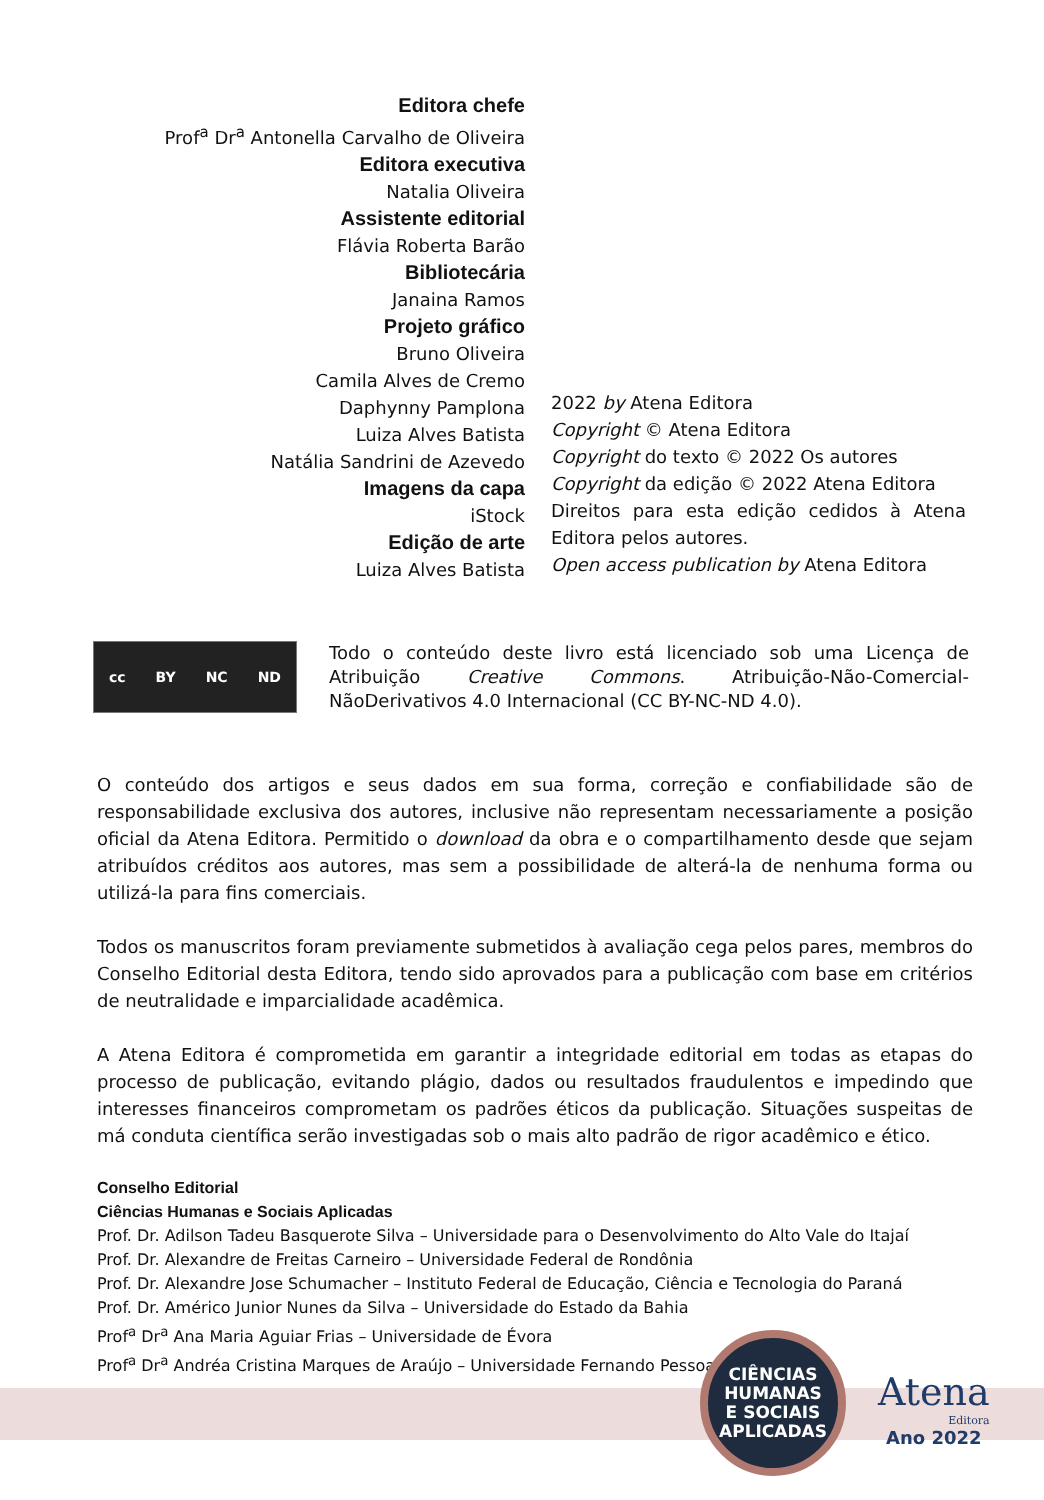Editora chefe
Prof<sup>a</sup> Dr<sup>a</sup> Antonella Carvalho de Oliveira
Editora executiva
Natalia Oliveira
Assistente editorial
Flávia Roberta Barão
Bibliotecária
Janaina Ramos
Projeto gráfico
Bruno Oliveira
Camila Alves de Cremo
Daphynny Pamplona
Luiza Alves Batista
Natália Sandrini de Azevedo
Imagens da capa
iStock
Edição de arte
Luiza Alves Batista
2022 by Atena Editora
Copyright © Atena Editora
Copyright do texto © 2022 Os autores
Copyright da edição © 2022 Atena Editora
Direitos para esta edição cedidos à Atena Editora pelos autores.
Open access publication by Atena Editora
cc BY NC ND
Todo o conteúdo deste livro está licenciado sob uma Licença de Atribuição Creative Commons. Atribuição-Não-Comercial-NãoDerivativos 4.0 Internacional (CC BY-NC-ND 4.0).
O conteúdo dos artigos e seus dados em sua forma, correção e confiabilidade são de responsabilidade exclusiva dos autores, inclusive não representam necessariamente a posição oficial da Atena Editora. Permitido o download da obra e o compartilhamento desde que sejam atribuídos créditos aos autores, mas sem a possibilidade de alterá-la de nenhuma forma ou utilizá-la para fins comerciais.
Todos os manuscritos foram previamente submetidos à avaliação cega pelos pares, membros do Conselho Editorial desta Editora, tendo sido aprovados para a publicação com base em critérios de neutralidade e imparcialidade acadêmica.
A Atena Editora é comprometida em garantir a integridade editorial em todas as etapas do processo de publicação, evitando plágio, dados ou resultados fraudulentos e impedindo que interesses financeiros comprometam os padrões éticos da publicação. Situações suspeitas de má conduta científica serão investigadas sob o mais alto padrão de rigor acadêmico e ético.
Conselho Editorial
Ciências Humanas e Sociais Aplicadas
Prof. Dr. Adilson Tadeu Basquerote Silva – Universidade para o Desenvolvimento do Alto Vale do Itajaí
Prof. Dr. Alexandre de Freitas Carneiro – Universidade Federal de Rondônia
Prof. Dr. Alexandre Jose Schumacher – Instituto Federal de Educação, Ciência e Tecnologia do Paraná
Prof. Dr. Américo Junior Nunes da Silva – Universidade do Estado da Bahia
Prof<sup>a</sup> Dr<sup>a</sup> Ana Maria Aguiar Frias – Universidade de Évora
Prof<sup>a</sup> Dr<sup>a</sup> Andréa Cristina Marques de Araújo – Universidade Fernando Pessoa
CIÊNCIAS
HUMANAS
E SOCIAIS
APLICADAS
Atena
Editora
Ano 2022